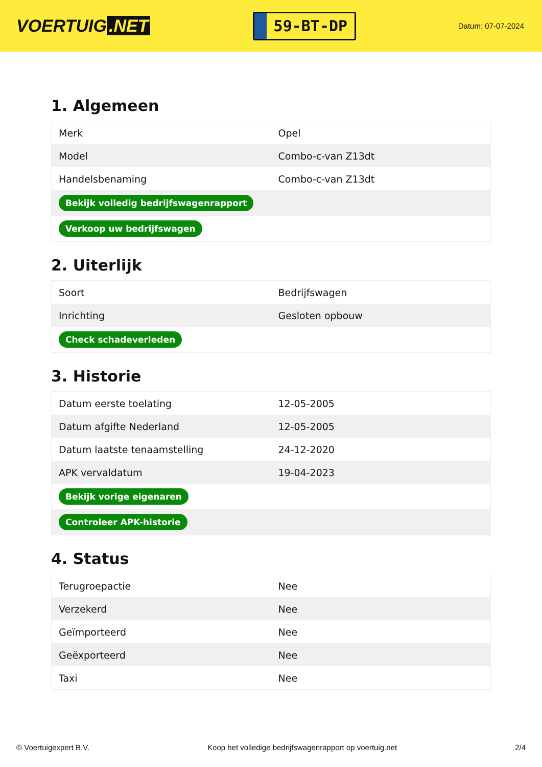VOERTUIG.NET
59-BT-DP
Datum: 07-07-2024
1. Algemeen
| Merk | Opel |
| Model | Combo-c-van Z13dt |
| Handelsbenaming | Combo-c-van Z13dt |
| Bekijk volledig bedrijfswagenrapport | |
| Verkoop uw bedrijfswagen | |
2. Uiterlijk
| Soort | Bedrijfswagen |
| Inrichting | Gesloten opbouw |
| Check schadeverleden | |
3. Historie
| Datum eerste toelating | 12-05-2005 |
| Datum afgifte Nederland | 12-05-2005 |
| Datum laatste tenaamstelling | 24-12-2020 |
| APK vervaldatum | 19-04-2023 |
| Bekijk vorige eigenaren | |
| Controleer APK-historie | |
4. Status
| Terugroepactie | Nee |
| Verzekerd | Nee |
| Geïmporteerd | Nee |
| Geëxporteerd | Nee |
| Taxi | Nee |
© Voertuigexpert B.V. Koop het volledige bedrijfswagenrapport op voertuig.net 2/4